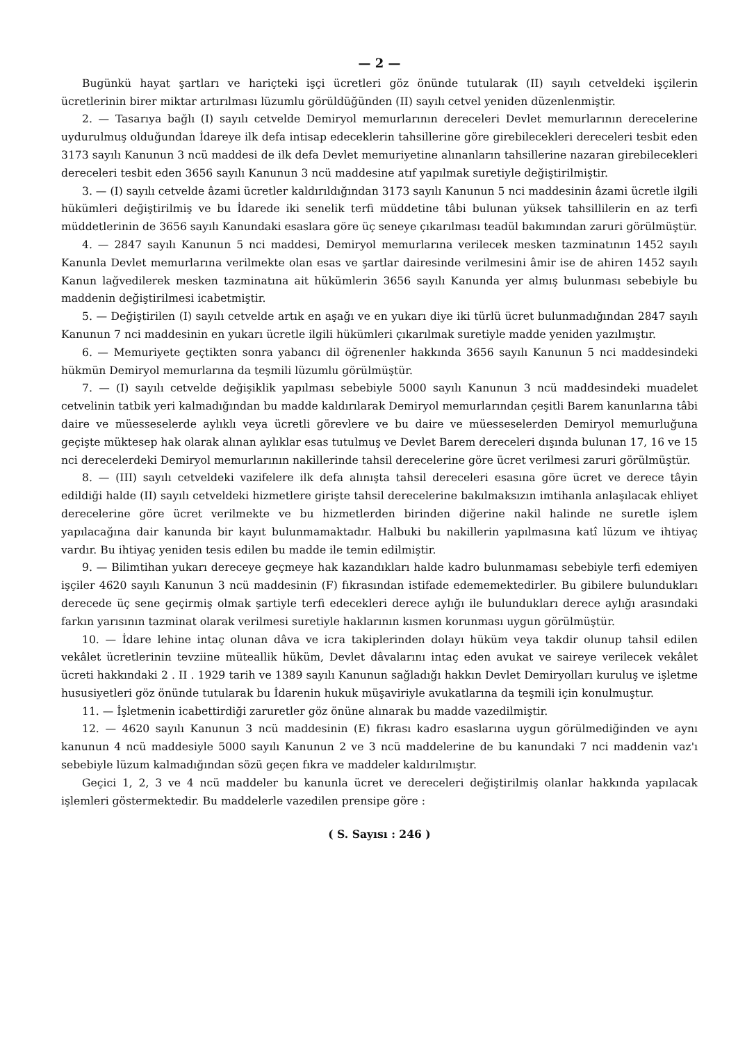— 2 —
Bugünkü hayat şartları ve hariçteki işçi ücretleri göz önünde tutularak (II) sayılı cetveldeki işçilerin ücretlerinin birer miktar artırılması lüzumlu görüldüğünden (II) sayılı cetvel yeniden düzenlenmiştir.
2. — Tasarıya bağlı (I) sayılı cetvelde Demiryol memurlarının dereceleri Devlet memurlarının derecelerine uydurulmuş olduğundan İdareye ilk defa intisap edeceklerin tahsillerine göre girebilecekleri dereceleri tesbit eden 3173 sayılı Kanunun 3 ncü maddesi de ilk defa Devlet memuriyetine alınanların tahsillerine nazaran girebilecekleri dereceleri tesbit eden 3656 sayılı Kanunun 3 ncü maddesine atıf yapılmak suretiyle değiştirilmiştir.
3. — (I) sayılı cetvelde âzami ücretler kaldırıldığından 3173 sayılı Kanunun 5 nci maddesinin âzami ücretle ilgili hükümleri değiştirilmiş ve bu İdarede iki senelik terfi müddetine tâbi bulunan yüksek tahsillilerin en az terfi müddetlerinin de 3656 sayılı Kanundaki esaslara göre üç seneye çıkarılması teadül bakımından zaruri görülmüştür.
4. — 2847 sayılı Kanunun 5 nci maddesi, Demiryol memurlarına verilecek mesken tazminatının 1452 sayılı Kanunla Devlet memurlarına verilmekte olan esas ve şartlar dairesinde verilmesini âmir ise de ahiren 1452 sayılı Kanun lağvedilerek mesken tazminatına ait hükümlerin 3656 sayılı Kanunda yer almış bulunması sebebiyle bu maddenin değiştirilmesi icabetmiştir.
5. — Değiştirilen (I) sayılı cetvelde artık en aşağı ve en yukarı diye iki türlü ücret bulunmadığından 2847 sayılı Kanunun 7 nci maddesinin en yukarı ücretle ilgili hükümleri çıkarılmak suretiyle madde yeniden yazılmıştır.
6. — Memuriyete geçtikten sonra yabancı dil öğrenenler hakkında 3656 sayılı Kanunun 5 nci maddesindeki hükmün Demiryol memurlarına da teşmili lüzumlu görülmüştür.
7. — (I) sayılı cetvelde değişiklik yapılması sebebiyle 5000 sayılı Kanunun 3 ncü maddesindeki muadelet cetvelinin tatbik yeri kalmadığından bu madde kaldırılarak Demiryol memurlarından çeşitli Barem kanunlarına tâbi daire ve müesseselerde aylıklı veya ücretli görevlere ve bu daire ve müesseselerden Demiryol memurluğuna geçişte müktesep hak olarak alınan aylıklar esas tutulmuş ve Devlet Barem dereceleri dışında bulunan 17, 16 ve 15 nci derecelerdeki Demiryol memurlarının nakillerinde tahsil derecelerine göre ücret verilmesi zaruri görülmüştür.
8. — (III) sayılı cetveldeki vazifelere ilk defa alınışta tahsil dereceleri esasına göre ücret ve derece tâyin edildiği halde (II) sayılı cetveldeki hizmetlere girişte tahsil derecelerine bakılmaksızın imtihanla anlaşılacak ehliyet derecelerine göre ücret verilmekte ve bu hizmetlerden birinden diğerine nakil halinde ne suretle işlem yapılacağına dair kanunda bir kayıt bulunmamaktadır. Halbuki bu nakillerin yapılmasına katî lüzum ve ihtiyaç vardır. Bu ihtiyaç yeniden tesis edilen bu madde ile temin edilmiştir.
9. — Bilimtihan yukarı dereceye geçmeye hak kazandıkları halde kadro bulunmaması sebebiyle terfi edemiyen işçiler 4620 sayılı Kanunun 3 ncü maddesinin (F) fıkrasından istifade edememektedirler. Bu gibilere bulundukları derecede üç sene geçirmiş olmak şartiyle terfi edecekleri derece aylığı ile bulundukları derece aylığı arasındaki farkın yarısının tazminat olarak verilmesi suretiyle haklarının kısmen korunması uygun görülmüştür.
10. — İdare lehine intaç olunan dâva ve icra takiplerinden dolayı hüküm veya takdir olunup tahsil edilen vekâlet ücretlerinin tevziine müteallik hüküm, Devlet dâvalarını intaç eden avukat ve saireye verilecek vekâlet ücreti hakkındaki 2 . II . 1929 tarih ve 1389 sayılı Kanunun sağladığı hakkın Devlet Demiryolları kuruluş ve işletme hususiyetleri göz önünde tutularak bu İdarenin hukuk müşaviriyle avukatlarına da teşmili için konulmuştur.
11. — İşletmenin icabettirdiği zaruretler göz önüne alınarak bu madde vazedilmiştir.
12. — 4620 sayılı Kanunun 3 ncü maddesinin (E) fıkrası kadro esaslarına uygun görülmediğinden ve aynı kanunun 4 ncü maddesiyle 5000 sayılı Kanunun 2 ve 3 ncü maddelerine de bu kanundaki 7 nci maddenin vaz'ı sebebiyle lüzum kalmadığından sözü geçen fıkra ve maddeler kaldırılmıştır.
Geçici 1, 2, 3 ve 4 ncü maddeler bu kanunla ücret ve dereceleri değiştirilmiş olanlar hakkında yapılacak işlemleri göstermektedir. Bu maddelerle vazedilen prensipe göre :
( S. Sayısı : 246 )